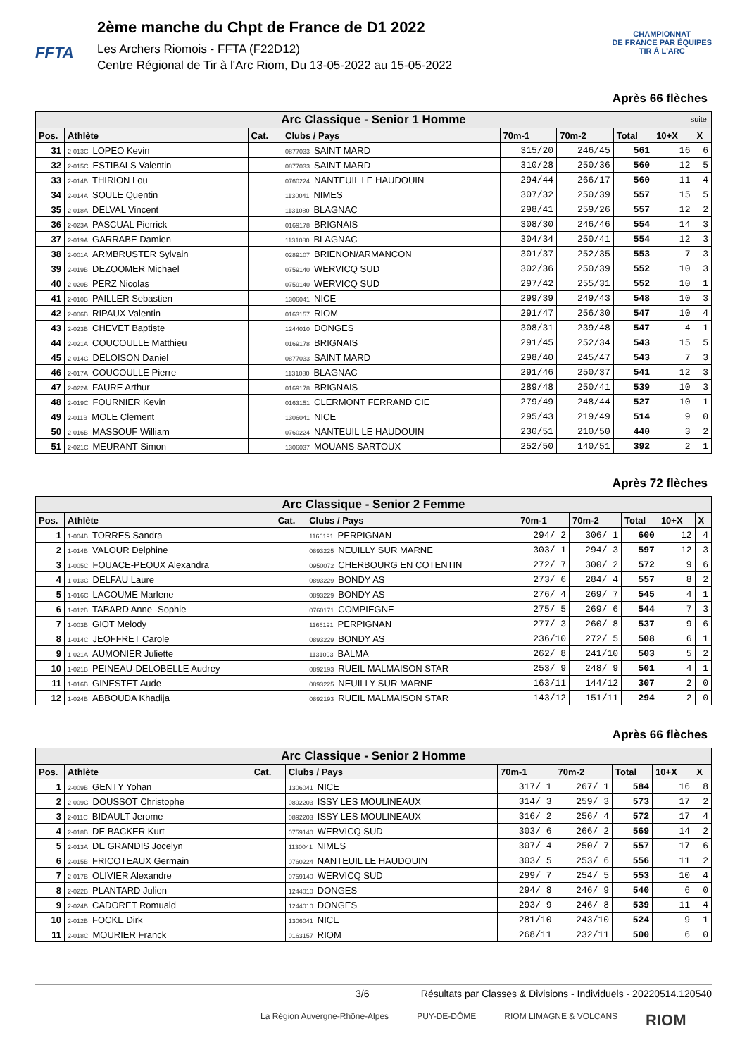FFTA
2ème manche du Chpt de France de D1 2022
Les Archers Riomois - FFTA (F22D12)
Centre Régional de Tir à l'Arc Riom, Du 13-05-2022 au 15-05-2022
CHAMPIONNAT
DE FRANCE PAR ÉQUIPES
TIR À L'ARC
Après 66 flèches
| Arc Classique - Senior 1 Homme suite | | | | | | | | |
| Pos. | Athlète | Cat. | Clubs / Pays | 70m-1 | 70m-2 | Total | 10+X | X |
| 31 | 2-013C LOPEO Kevin | | 0877033 SAINT MARD | 315/20 | 246/45 | 561 | 16 | 6 |
| 32 | 2-015C ESTIBALS Valentin | | 0877033 SAINT MARD | 310/28 | 250/36 | 560 | 12 | 5 |
| 33 | 2-014B THIRION Lou | | 0760224 NANTEUIL LE HAUDOUIN | 294/44 | 266/17 | 560 | 11 | 4 |
| 34 | 2-014A SOULE Quentin | | 1130041 NIMES | 307/32 | 250/39 | 557 | 15 | 5 |
| 35 | 2-018A DELVAL Vincent | | 1131080 BLAGNAC | 298/41 | 259/26 | 557 | 12 | 2 |
| 36 | 2-023A PASCUAL Pierrick | | 0169178 BRIGNAIS | 308/30 | 246/46 | 554 | 14 | 3 |
| 37 | 2-019A GARRABE Damien | | 1131080 BLAGNAC | 304/34 | 250/41 | 554 | 12 | 3 |
| 38 | 2-001A ARMBRUSTER Sylvain | | 0289107 BRIENON/ARMANCON | 301/37 | 252/35 | 553 | 7 | 3 |
| 39 | 2-019B DEZOOMER Michael | | 0759140 WERVICQ SUD | 302/36 | 250/39 | 552 | 10 | 3 |
| 40 | 2-020B PERZ Nicolas | | 0759140 WERVICQ SUD | 297/42 | 255/31 | 552 | 10 | 1 |
| 41 | 2-010B PAILLER Sebastien | | 1306041 NICE | 299/39 | 249/43 | 548 | 10 | 3 |
| 42 | 2-006B RIPAUX Valentin | | 0163157 RIOM | 291/47 | 256/30 | 547 | 10 | 4 |
| 43 | 2-023B CHEVET Baptiste | | 1244010 DONGES | 308/31 | 239/48 | 547 | 4 | 1 |
| 44 | 2-021A COUCOULLE Matthieu | | 0169178 BRIGNAIS | 291/45 | 252/34 | 543 | 15 | 5 |
| 45 | 2-014C DELOISON Daniel | | 0877033 SAINT MARD | 298/40 | 245/47 | 543 | 7 | 3 |
| 46 | 2-017A COUCOULLE Pierre | | 1131080 BLAGNAC | 291/46 | 250/37 | 541 | 12 | 3 |
| 47 | 2-022A FAURE Arthur | | 0169178 BRIGNAIS | 289/48 | 250/41 | 539 | 10 | 3 |
| 48 | 2-019C FOURNIER Kevin | | 0163151 CLERMONT FERRAND CIE | 279/49 | 248/44 | 527 | 10 | 1 |
| 49 | 2-011B MOLE Clement | | 1306041 NICE | 295/43 | 219/49 | 514 | 9 | 0 |
| 50 | 2-016B MASSOUF William | | 0760224 NANTEUIL LE HAUDOUIN | 230/51 | 210/50 | 440 | 3 | 2 |
| 51 | 2-021C MEURANT Simon | | 1306037 MOUANS SARTOUX | 252/50 | 140/51 | 392 | 2 | 1 |
Après 72 flèches
| Arc Classique - Senior 2 Femme | | | | | | | | |
| Pos. | Athlète | Cat. | Clubs / Pays | 70m-1 | 70m-2 | Total | 10+X | X |
| 1 | 1-004B TORRES Sandra | | 1166191 PERPIGNAN | 294/ 2 | 306/ 1 | 600 | 12 | 4 |
| 2 | 1-014B VALOUR Delphine | | 0893225 NEUILLY SUR MARNE | 303/ 1 | 294/ 3 | 597 | 12 | 3 |
| 3 | 1-005C FOUACE-PEOUX Alexandra | | 0950072 CHERBOURG EN COTENTIN | 272/ 7 | 300/ 2 | 572 | 9 | 6 |
| 4 | 1-013C DELFAU Laure | | 0893229 BONDY AS | 273/ 6 | 284/ 4 | 557 | 8 | 2 |
| 5 | 1-016C LACOUME Marlene | | 0893229 BONDY AS | 276/ 4 | 269/ 7 | 545 | 4 | 1 |
| 6 | 1-012B TABARD Anne -Sophie | | 0760171 COMPIEGNE | 275/ 5 | 269/ 6 | 544 | 7 | 3 |
| 7 | 1-003B GIOT Melody | | 1166191 PERPIGNAN | 277/ 3 | 260/ 8 | 537 | 9 | 6 |
| 8 | 1-014C JEOFFRET Carole | | 0893229 BONDY AS | 236/10 | 272/ 5 | 508 | 6 | 1 |
| 9 | 1-021A AUMONIER Juliette | | 1131093 BALMA | 262/ 8 | 241/10 | 503 | 5 | 2 |
| 10 | 1-021B PEINEAU-DELOBELLE Audrey | | 0892193 RUEIL MALMAISON STAR | 253/ 9 | 248/ 9 | 501 | 4 | 1 |
| 11 | 1-016B GINESTET Aude | | 0893225 NEUILLY SUR MARNE | 163/11 | 144/12 | 307 | 2 | 0 |
| 12 | 1-024B ABBOUDA Khadija | | 0892193 RUEIL MALMAISON STAR | 143/12 | 151/11 | 294 | 2 | 0 |
Après 66 flèches
| Arc Classique - Senior 2 Homme | | | | | | | | |
| Pos. | Athlète | Cat. | Clubs / Pays | 70m-1 | 70m-2 | Total | 10+X | X |
| 1 | 2-009B GENTY Yohan | | 1306041 NICE | 317/ 1 | 267/ 1 | 584 | 16 | 8 |
| 2 | 2-009C DOUSSOT Christophe | | 0892203 ISSY LES MOULINEAUX | 314/ 3 | 259/ 3 | 573 | 17 | 2 |
| 3 | 2-011C BIDAULT Jerome | | 0892203 ISSY LES MOULINEAUX | 316/ 2 | 256/ 4 | 572 | 17 | 4 |
| 4 | 2-018B DE BACKER Kurt | | 0759140 WERVICQ SUD | 303/ 6 | 266/ 2 | 569 | 14 | 2 |
| 5 | 2-013A DE GRANDIS Jocelyn | | 1130041 NIMES | 307/ 4 | 250/ 7 | 557 | 17 | 6 |
| 6 | 2-015B FRICOTEAUX Germain | | 0760224 NANTEUIL LE HAUDOUIN | 303/ 5 | 253/ 6 | 556 | 11 | 2 |
| 7 | 2-017B OLIVIER Alexandre | | 0759140 WERVICQ SUD | 299/ 7 | 254/ 5 | 553 | 10 | 4 |
| 8 | 2-022B PLANTARD Julien | | 1244010 DONGES | 294/ 8 | 246/ 9 | 540 | 6 | 0 |
| 9 | 2-024B CADORET Romuald | | 1244010 DONGES | 293/ 9 | 246/ 8 | 539 | 11 | 4 |
| 10 | 2-012B FOCKE Dirk | | 1306041 NICE | 281/10 | 243/10 | 524 | 9 | 1 |
| 11 | 2-018C MOURIER Franck | | 0163157 RIOM | 268/11 | 232/11 | 500 | 6 | 0 |
3/6 Résultats par Classes & Divisions - Individuels - 20220514.120540
La Région Auvergne-Rhône-Alpes PUY-DE-DÔME RIOM LIMAGNE & VOLCANS RIOM